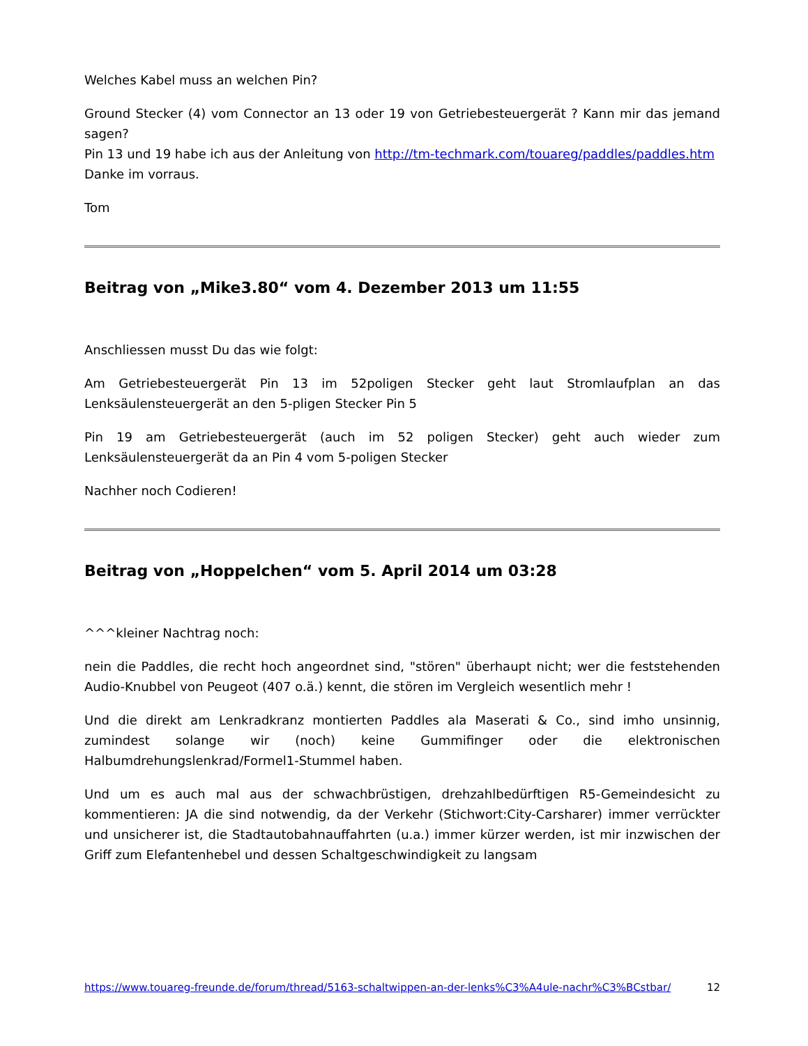Welches Kabel muss an welchen Pin?
Ground Stecker (4) vom Connector an 13 oder 19 von Getriebesteuergerät ? Kann mir das jemand sagen?
Pin 13 und 19 habe ich aus der Anleitung von http://tm-techmark.com/touareg/paddles/paddles.htm
Danke im vorraus.
Tom
Beitrag von „Mike3.80“ vom 4. Dezember 2013 um 11:55
Anschliessen musst Du das wie folgt:
Am Getriebesteuergerät Pin 13 im 52poligen Stecker geht laut Stromlaufplan an das Lenksäulensteuergerät an den 5-pligen Stecker Pin 5
Pin 19 am Getriebesteuergerät (auch im 52 poligen Stecker) geht auch wieder zum Lenksäulensteuergerät da an Pin 4 vom 5-poligen Stecker
Nachher noch Codieren!
Beitrag von „Hoppelchen“ vom 5. April 2014 um 03:28
^^^kleiner Nachtrag noch:
nein die Paddles, die recht hoch angeordnet sind, "stören" überhaupt nicht; wer die feststehenden Audio-Knubbel von Peugeot (407 o.ä.) kennt, die stören im Vergleich wesentlich mehr !
Und die direkt am Lenkradkranz montierten Paddles ala Maserati & Co., sind imho unsinnig, zumindest solange wir (noch) keine Gummifinger oder die elektronischen Halbumdrehungslenkrad/Formel1-Stummel haben.
Und um es auch mal aus der schwachbrüstigen, drehzahlbedürftigen R5-Gemeindesicht zu kommentieren: JA die sind notwendig, da der Verkehr (Stichwort:City-Carsharer) immer verrückter und unsicherer ist, die Stadtautobahnauffahrten (u.a.) immer kürzer werden, ist mir inzwischen der Griff zum Elefantenhebel und dessen Schaltgeschwindigkeit zu langsam
https://www.touareg-freunde.de/forum/thread/5163-schaltwippen-an-der-lenks%C3%A4ule-nachr%C3%BCstbar/ 12